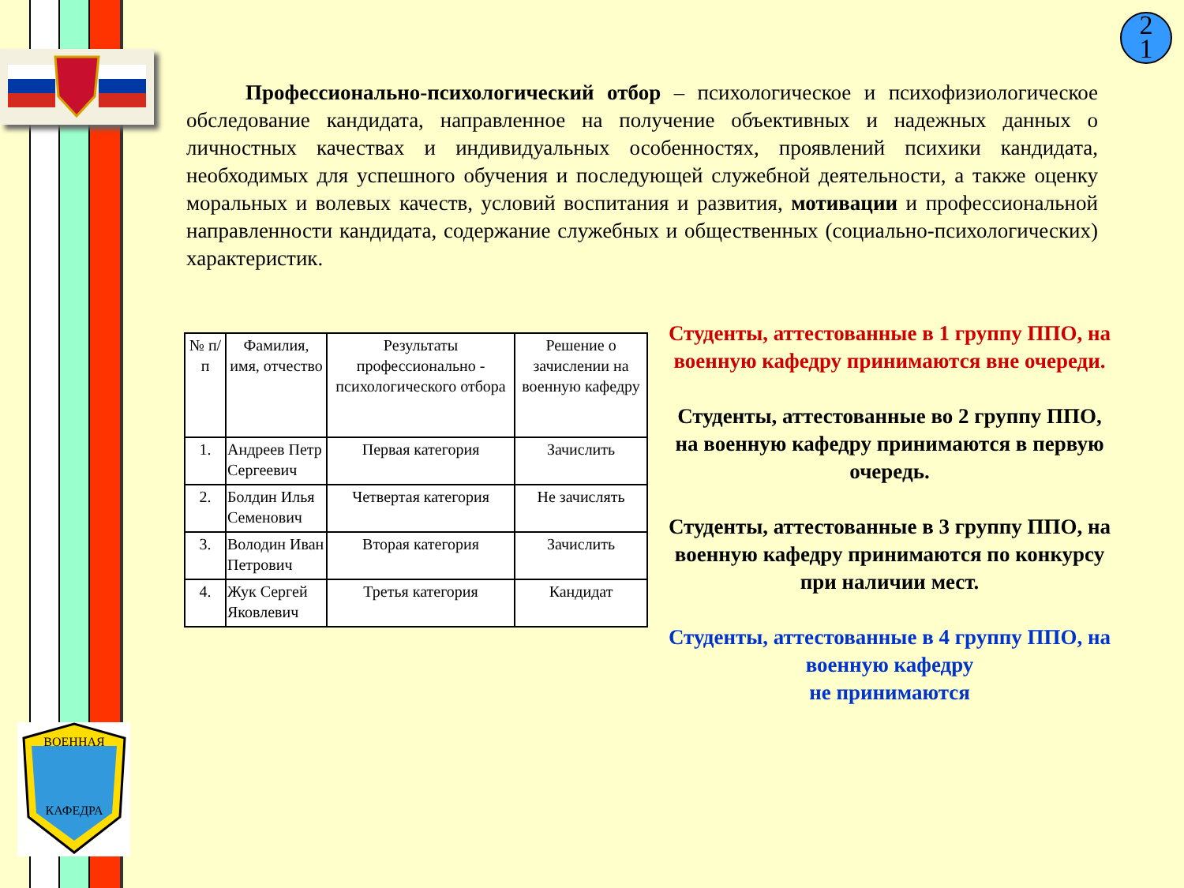ВОЕННАЯ
КАФЕДРА
2
1
Профессионально-психологический отбор – психологическое и психофизиологическое обследование кандидата, направленное на получение объективных и надежных данных о личностных качествах и индивидуальных особенностях, проявлений психики кандидата, необходимых для успешного обучения и последующей служебной деятельности, а также оценку моральных и волевых качеств, условий воспитания и развития, мотивации и профессиональной направленности кандидата, содержание служебных и общественных (социально-психологических) характеристик.
| № п/п | Фамилия, имя, отчество | Результаты профессионально - психологического отбора | Решение о зачислении на военную кафедру |
| --- | --- | --- | --- |
| 1. | Андреев Петр Сергеевич | Первая категория | Зачислить |
| 2. | Болдин Илья Семенович | Четвертая категория | Не зачислять |
| 3. | Володин Иван Петрович | Вторая категория | Зачислить |
| 4. | Жук Сергей Яковлевич | Третья категория | Кандидат |
Студенты, аттестованные в 1 группу ППО, на военную кафедру принимаются вне очереди.
Студенты, аттестованные во 2 группу ППО, на военную кафедру принимаются в первую очередь.
Студенты, аттестованные в 3 группу ППО, на военную кафедру принимаются по конкурсу
при наличии мест.
Студенты, аттестованные в 4 группу ППО, на военную кафедру
не принимаются